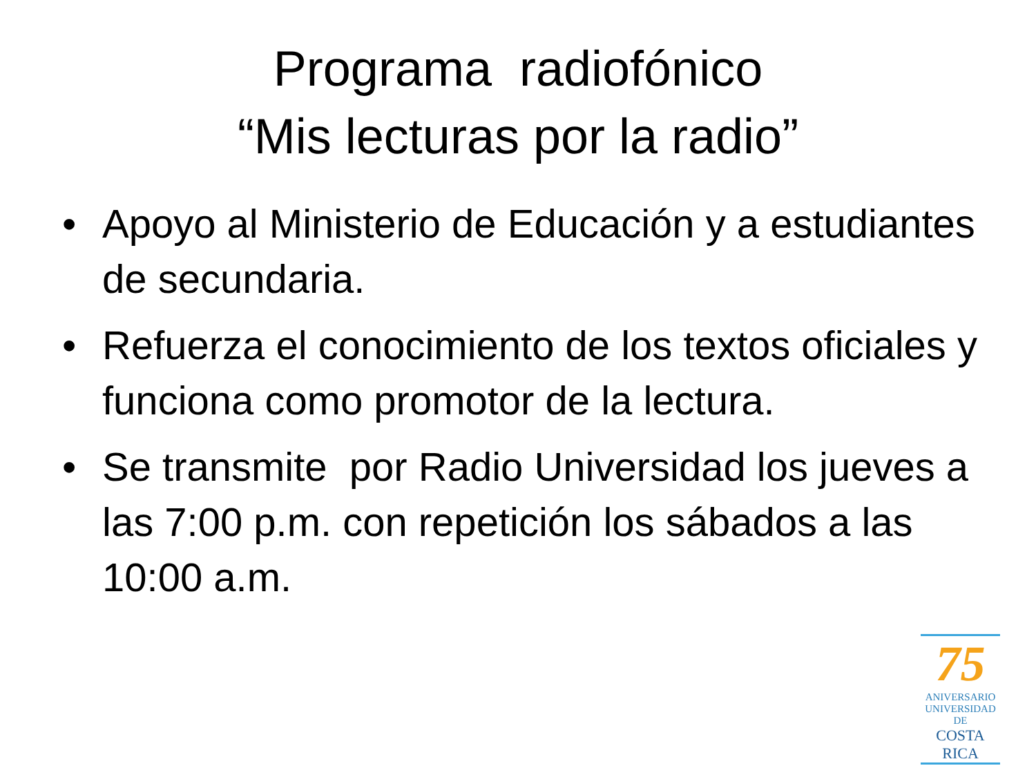Programa radiofónico
“Mis lecturas por la radio”
• Apoyo al Ministerio de Educación y a estudiantes de secundaria.
• Refuerza el conocimiento de los textos oficiales y funciona como promotor de la lectura.
• Se transmite por Radio Universidad los jueves a las 7:00 p.m. con repetición los sábados a las 10:00 a.m.
75
ANIVERSARIO
UNIVERSIDAD DE
COSTA RICA